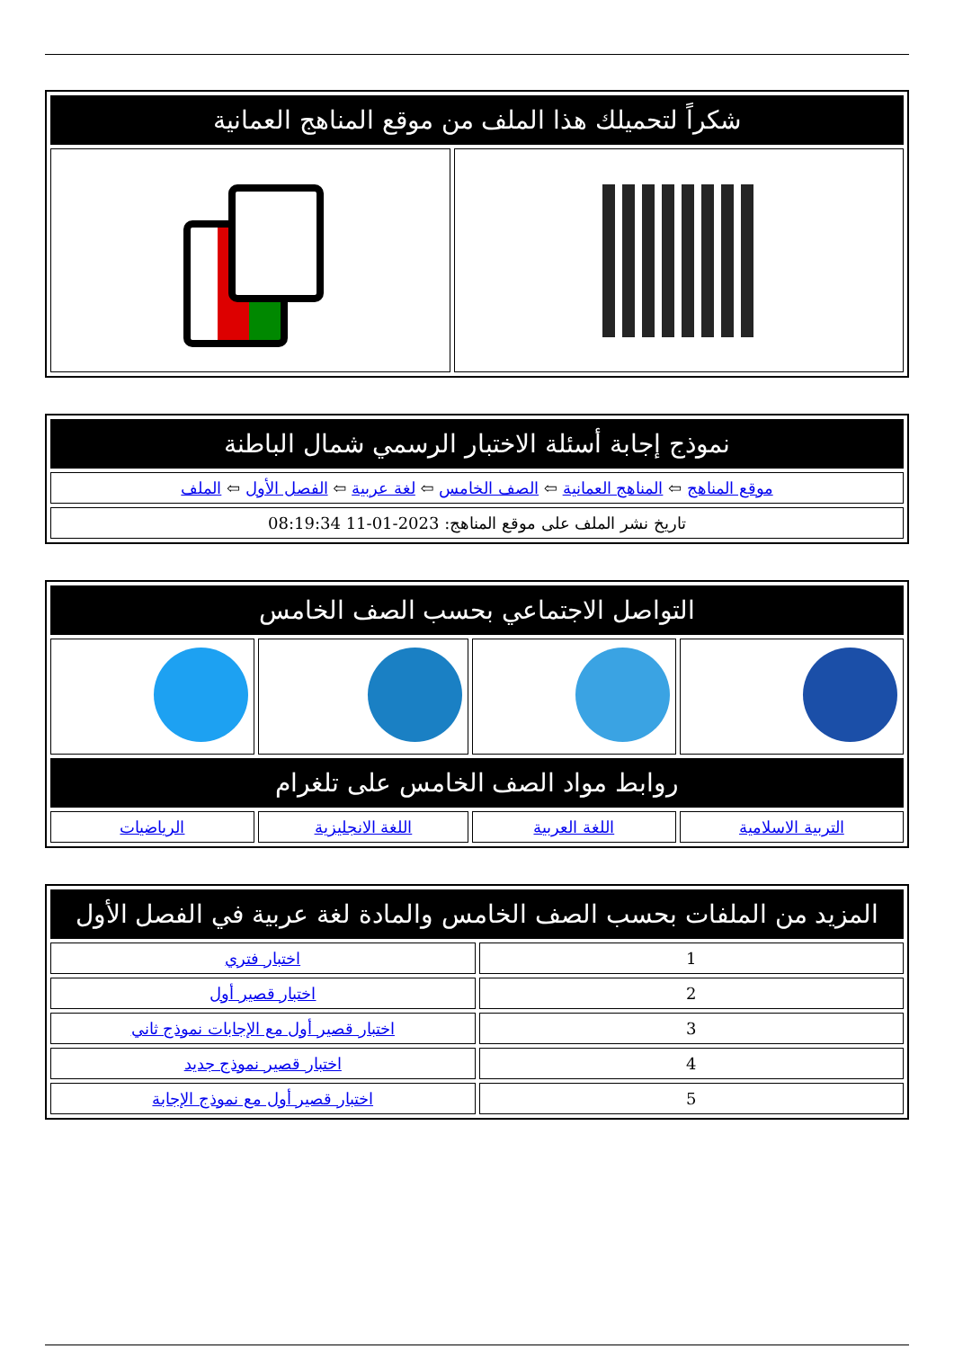| شكراً لتحميلك هذا الملف من موقع المناهج العمانية | |
| --- | --- |
| نموذج إجابة أسئلة الاختبار الرسمي شمال الباطنة |
| --- |
| موقع المناهج ⇦ المناهج العمانية ⇦ الصف الخامس ⇦ لغة عربية ⇦ الفصل الأول ⇦ الملف |
| تاريخ نشر الملف على موقع المناهج: 2023-01-11 08:19:34 |
| التواصل الاجتماعي بحسب الصف الخامس | | | |
| --- | --- | --- | --- |
| روابط مواد الصف الخامس على تلغرام | | | |
| التربية الاسلامية | اللغة العربية | اللغة الانجليزية | الرياضيات |
| المزيد من الملفات بحسب الصف الخامس والمادة لغة عربية في الفصل الأول | |
| --- | --- |
| 1 | اختبار فتري |
| 2 | اختبار قصير أول |
| 3 | اختبار قصير أول مع الإجابات نموذج ثاني |
| 4 | اختبار قصير نموذج جديد |
| 5 | اختبار قصير أول مع نموذج الإجابة |